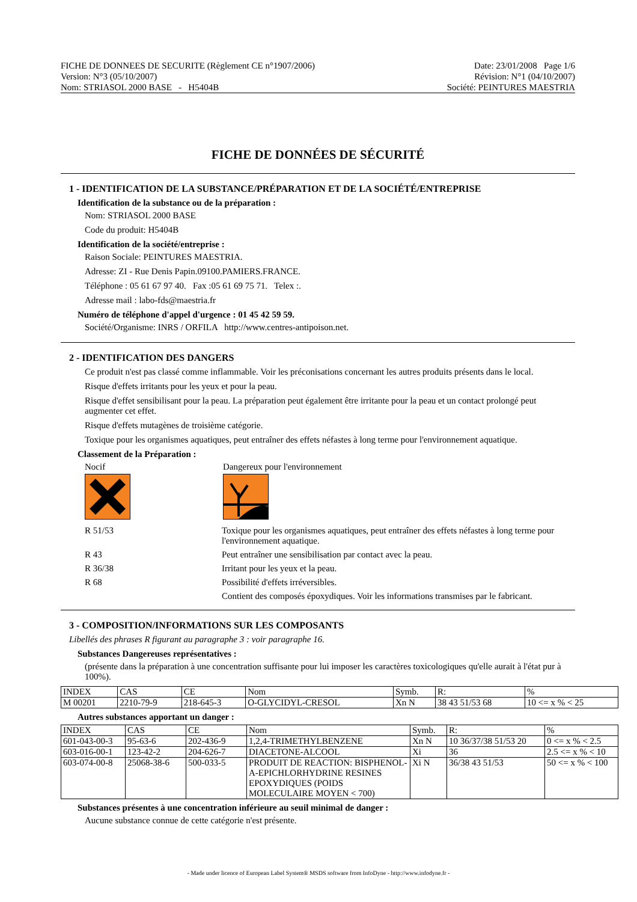FICHE DE DONNEES DE SECURITE (Règlement CE n°1907/2006)
Version: N°3 (05/10/2007)
Nom: STRIASOL 2000 BASE - H5404B
Date: 23/01/2008 Page 1/6
Révision: N°1 (04/10/2007)
Société: PEINTURES MAESTRIA
FICHE DE DONNÉES DE SÉCURITÉ
1 - IDENTIFICATION DE LA SUBSTANCE/PRÉPARATION ET DE LA SOCIÉTÉ/ENTREPRISE
Identification de la substance ou de la préparation :
Nom: STRIASOL 2000 BASE
Code du produit: H5404B
Identification de la société/entreprise :
Raison Sociale: PEINTURES MAESTRIA.
Adresse: ZI - Rue Denis Papin.09100.PAMIERS.FRANCE.
Téléphone : 05 61 67 97 40. Fax :05 61 69 75 71. Telex :.
Adresse mail : labo-fds@maestria.fr
Numéro de téléphone d'appel d'urgence : 01 45 42 59 59.
Société/Organisme: INRS / ORFILA http://www.centres-antipoison.net.
2 - IDENTIFICATION DES DANGERS
Ce produit n'est pas classé comme inflammable. Voir les préconisations concernant les autres produits présents dans le local.
Risque d'effets irritants pour les yeux et pour la peau.
Risque d'effet sensibilisant pour la peau. La préparation peut également être irritante pour la peau et un contact prolongé peut augmenter cet effet.
Risque d'effets mutagènes de troisième catégorie.
Toxique pour les organismes aquatiques, peut entraîner des effets néfastes à long terme pour l'environnement aquatique.
Classement de la Préparation :
Nocif Dangereux pour l'environnement
R 51/53
Toxique pour les organismes aquatiques, peut entraîner des effets néfastes à long terme pour l'environnement aquatique.
R 43
Peut entraîner une sensibilisation par contact avec la peau.
R 36/38
Irritant pour les yeux et la peau.
R 68
Possibilité d'effets irréversibles.
Contient des composés époxydiques. Voir les informations transmises par le fabricant.
3 - COMPOSITION/INFORMATIONS SUR LES COMPOSANTS
Libellés des phrases R figurant au paragraphe 3 : voir paragraphe 16.
Substances Dangereuses représentatives :
(présente dans la préparation à une concentration suffisante pour lui imposer les caractères toxicologiques qu'elle aurait à l'état pur à 100%).
| INDEX | CAS | CE | Nom | Symb. | R: | % |
| --- | --- | --- | --- | --- | --- | --- |
| M 00201 | 2210-79-9 | 218-645-3 | O-GLYCIDYL-CRESOL | Xn N | 38 43 51/53 68 | 10 <= x % < 25 |
Autres substances apportant un danger :
| INDEX | CAS | CE | Nom | Symb. | R: | % |
| --- | --- | --- | --- | --- | --- | --- |
| 601-043-00-3 | 95-63-6 | 202-436-9 | 1,2,4-TRIMETHYLBENZENE | Xn N | 10 36/37/38 51/53 20 | 0 <= x % < 2.5 |
| 603-016-00-1 | 123-42-2 | 204-626-7 | DIACETONE-ALCOOL | Xi | 36 | 2.5 <= x % < 10 |
| 603-074-00-8 | 25068-38-6 | 500-033-5 | PRODUIT DE REACTION: BISPHENOL-A-EPICHLORHYDRINE RESINES EPOXYDIQUES (POIDS MOLECULAIRE MOYEN < 700) | Xi N | 36/38 43 51/53 | 50 <= x % < 100 |
Substances présentes à une concentration inférieure au seuil minimal de danger :
Aucune substance connue de cette catégorie n'est présente.
- Made under licence of European Label System® MSDS software from InfoDyne - http://www.infodyne.fr -